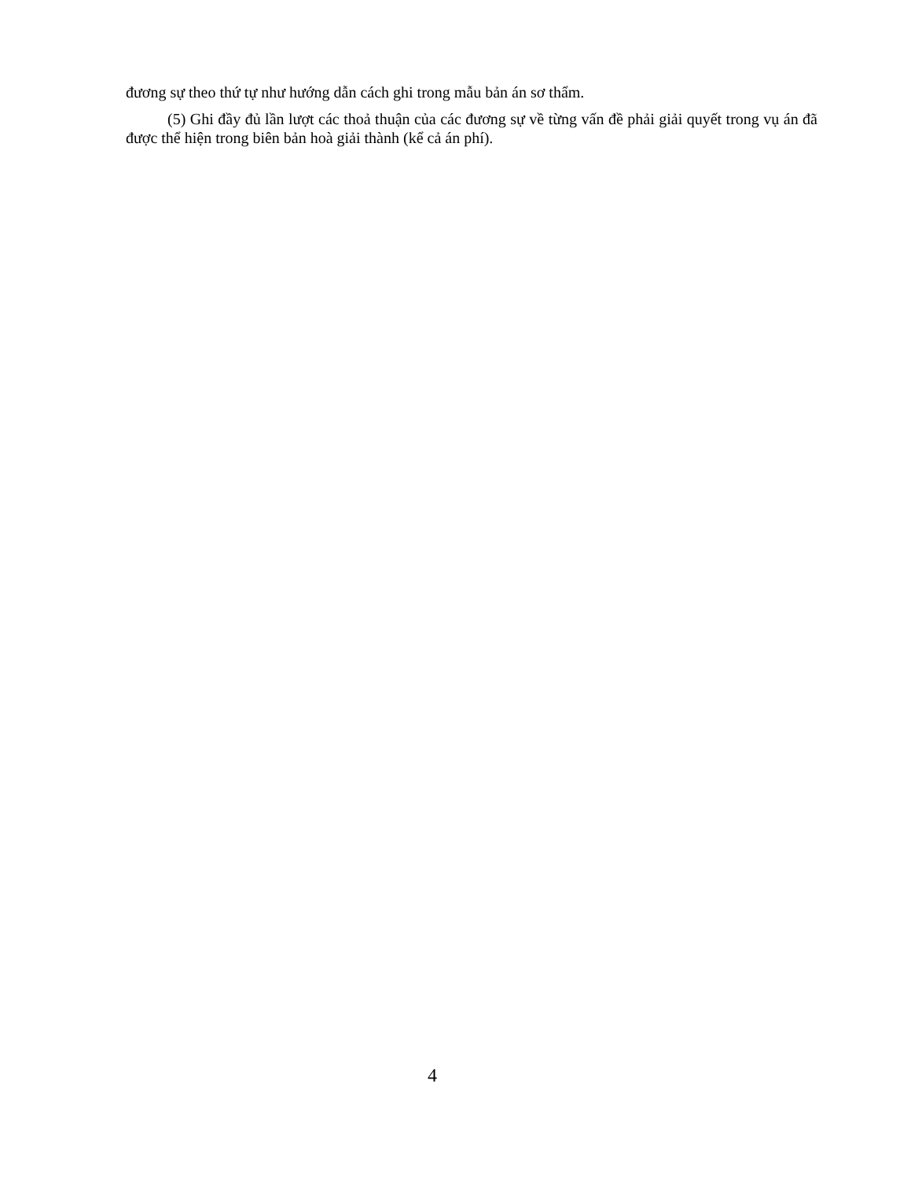đương sự theo thứ tự như hướng dẫn cách ghi trong mẫu bản án sơ thẩm.
(5) Ghi đầy đủ lần lượt các thoả thuận của các đương sự về từng vấn đề phải giải quyết trong vụ án đã được thể hiện trong biên bản hoà giải thành (kể cả án phí).
4